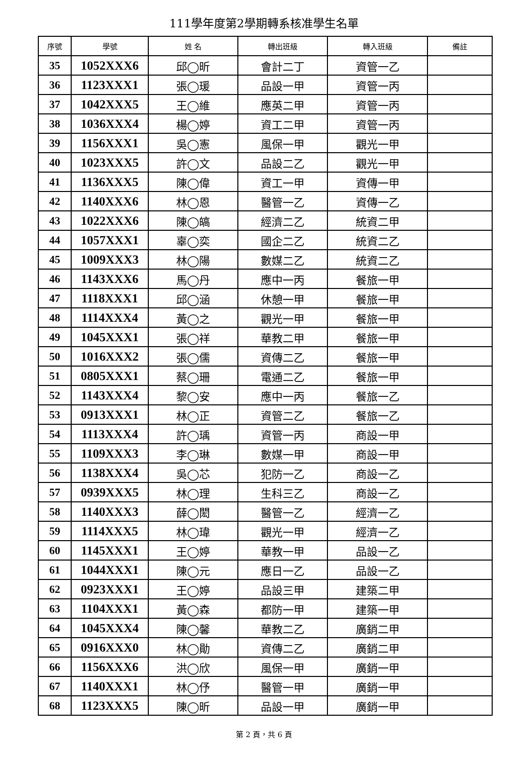111學年度第2學期轉系核准學生名單
| 序號 | 學號 | 姓 名 | 轉出班級 | 轉入班級 | 備註 |
| --- | --- | --- | --- | --- | --- |
| 35 | 1052XXX6 | 邱◯昕 | 會計二丁 | 資管一乙 | |
| 36 | 1123XXX1 | 張◯瑗 | 品設一甲 | 資管一丙 | |
| 37 | 1042XXX5 | 王◯維 | 應英二甲 | 資管一丙 | |
| 38 | 1036XXX4 | 楊◯婷 | 資工二甲 | 資管一丙 | |
| 39 | 1156XXX1 | 吳◯憲 | 風保一甲 | 觀光一甲 | |
| 40 | 1023XXX5 | 許◯文 | 品設二乙 | 觀光一甲 | |
| 41 | 1136XXX5 | 陳◯偉 | 資工一甲 | 資傳一甲 | |
| 42 | 1140XXX6 | 林◯恩 | 醫管一乙 | 資傳一乙 | |
| 43 | 1022XXX6 | 陳◯皜 | 經濟二乙 | 統資二甲 | |
| 44 | 1057XXX1 | 辜◯奕 | 國企二乙 | 統資二乙 | |
| 45 | 1009XXX3 | 林◯陽 | 數媒二乙 | 統資二乙 | |
| 46 | 1143XXX6 | 馬◯丹 | 應中一丙 | 餐旅一甲 | |
| 47 | 1118XXX1 | 邱◯涵 | 休憩一甲 | 餐旅一甲 | |
| 48 | 1114XXX4 | 黃◯之 | 觀光一甲 | 餐旅一甲 | |
| 49 | 1045XXX1 | 張◯祥 | 華教二甲 | 餐旅一甲 | |
| 50 | 1016XXX2 | 張◯儒 | 資傳二乙 | 餐旅一甲 | |
| 51 | 0805XXX1 | 蔡◯珊 | 電通二乙 | 餐旅一甲 | |
| 52 | 1143XXX4 | 黎◯安 | 應中一丙 | 餐旅一乙 | |
| 53 | 0913XXX1 | 林◯正 | 資管二乙 | 餐旅一乙 | |
| 54 | 1113XXX4 | 許◯瑀 | 資管一丙 | 商設一甲 | |
| 55 | 1109XXX3 | 李◯琳 | 數媒一甲 | 商設一甲 | |
| 56 | 1138XXX4 | 吳◯芯 | 犯防一乙 | 商設一乙 | |
| 57 | 0939XXX5 | 林◯理 | 生科三乙 | 商設一乙 | |
| 58 | 1140XXX3 | 薛◯閎 | 醫管一乙 | 經濟一乙 | |
| 59 | 1114XXX5 | 林◯瑋 | 觀光一甲 | 經濟一乙 | |
| 60 | 1145XXX1 | 王◯婷 | 華教一甲 | 品設一乙 | |
| 61 | 1044XXX1 | 陳◯元 | 應日一乙 | 品設一乙 | |
| 62 | 0923XXX1 | 王◯婷 | 品設三甲 | 建築二甲 | |
| 63 | 1104XXX1 | 黃◯森 | 都防一甲 | 建築一甲 | |
| 64 | 1045XXX4 | 陳◯馨 | 華教二乙 | 廣銷二甲 | |
| 65 | 0916XXX0 | 林◯勛 | 資傳二乙 | 廣銷二甲 | |
| 66 | 1156XXX6 | 洪◯欣 | 風保一甲 | 廣銷一甲 | |
| 67 | 1140XXX1 | 林◯伃 | 醫管一甲 | 廣銷一甲 | |
| 68 | 1123XXX5 | 陳◯昕 | 品設一甲 | 廣銷一甲 | |
第 2 頁，共 6 頁